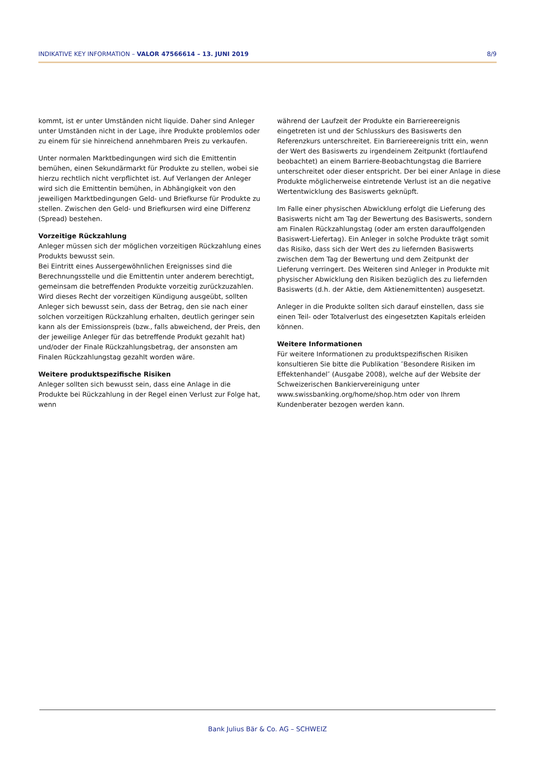INDIKATIVE KEY INFORMATION – VALOR 47566614 – 13. JUNI 2019 8/9
kommt, ist er unter Umständen nicht liquide. Daher sind Anleger unter Umständen nicht in der Lage, ihre Produkte problemlos oder zu einem für sie hinreichend annehmbaren Preis zu verkaufen.
Unter normalen Marktbedingungen wird sich die Emittentin bemühen, einen Sekundärmarkt für Produkte zu stellen, wobei sie hierzu rechtlich nicht verpflichtet ist. Auf Verlangen der Anleger wird sich die Emittentin bemühen, in Abhängigkeit von den jeweiligen Marktbedingungen Geld- und Briefkurse für Produkte zu stellen. Zwischen den Geld- und Briefkursen wird eine Differenz (Spread) bestehen.
Vorzeitige Rückzahlung
Anleger müssen sich der möglichen vorzeitigen Rückzahlung eines Produkts bewusst sein.
Bei Eintritt eines Aussergewöhnlichen Ereignisses sind die Berechnungsstelle und die Emittentin unter anderem berechtigt, gemeinsam die betreffenden Produkte vorzeitig zurückzuzahlen. Wird dieses Recht der vorzeitigen Kündigung ausgeübt, sollten Anleger sich bewusst sein, dass der Betrag, den sie nach einer solchen vorzeitigen Rückzahlung erhalten, deutlich geringer sein kann als der Emissionspreis (bzw., falls abweichend, der Preis, den der jeweilige Anleger für das betreffende Produkt gezahlt hat) und/oder der Finale Rückzahlungsbetrag, der ansonsten am Finalen Rückzahlungstag gezahlt worden wäre.
Weitere produktspezifische Risiken
Anleger sollten sich bewusst sein, dass eine Anlage in die Produkte bei Rückzahlung in der Regel einen Verlust zur Folge hat, wenn
während der Laufzeit der Produkte ein Barriereereignis eingetreten ist und der Schlusskurs des Basiswerts den Referenzkurs unterschreitet. Ein Barriereereignis tritt ein, wenn der Wert des Basiswerts zu irgendeinem Zeitpunkt (fortlaufend beobachtet) an einem Barriere-Beobachtungstag die Barriere unterschreitet oder dieser entspricht. Der bei einer Anlage in diese Produkte möglicherweise eintretende Verlust ist an die negative Wertentwicklung des Basiswerts geknüpft.
Im Falle einer physischen Abwicklung erfolgt die Lieferung des Basiswerts nicht am Tag der Bewertung des Basiswerts, sondern am Finalen Rückzahlungstag (oder am ersten darauffolgenden Basiswert-Liefertag). Ein Anleger in solche Produkte trägt somit das Risiko, dass sich der Wert des zu liefernden Basiswerts zwischen dem Tag der Bewertung und dem Zeitpunkt der Lieferung verringert. Des Weiteren sind Anleger in Produkte mit physischer Abwicklung den Risiken bezüglich des zu liefernden Basiswerts (d.h. der Aktie, dem Aktienemittenten) ausgesetzt.
Anleger in die Produkte sollten sich darauf einstellen, dass sie einen Teil- oder Totalverlust des eingesetzten Kapitals erleiden können.
Weitere Informationen
Für weitere Informationen zu produktspezifischen Risiken konsultieren Sie bitte die Publikation ″Besondere Risiken im Effektenhandel″ (Ausgabe 2008), welche auf der Website der Schweizerischen Bankiervereinigung unter www.swissbanking.org/home/shop.htm oder von Ihrem Kundenberater bezogen werden kann.
Bank Julius Bär & Co. AG – SCHWEIZ